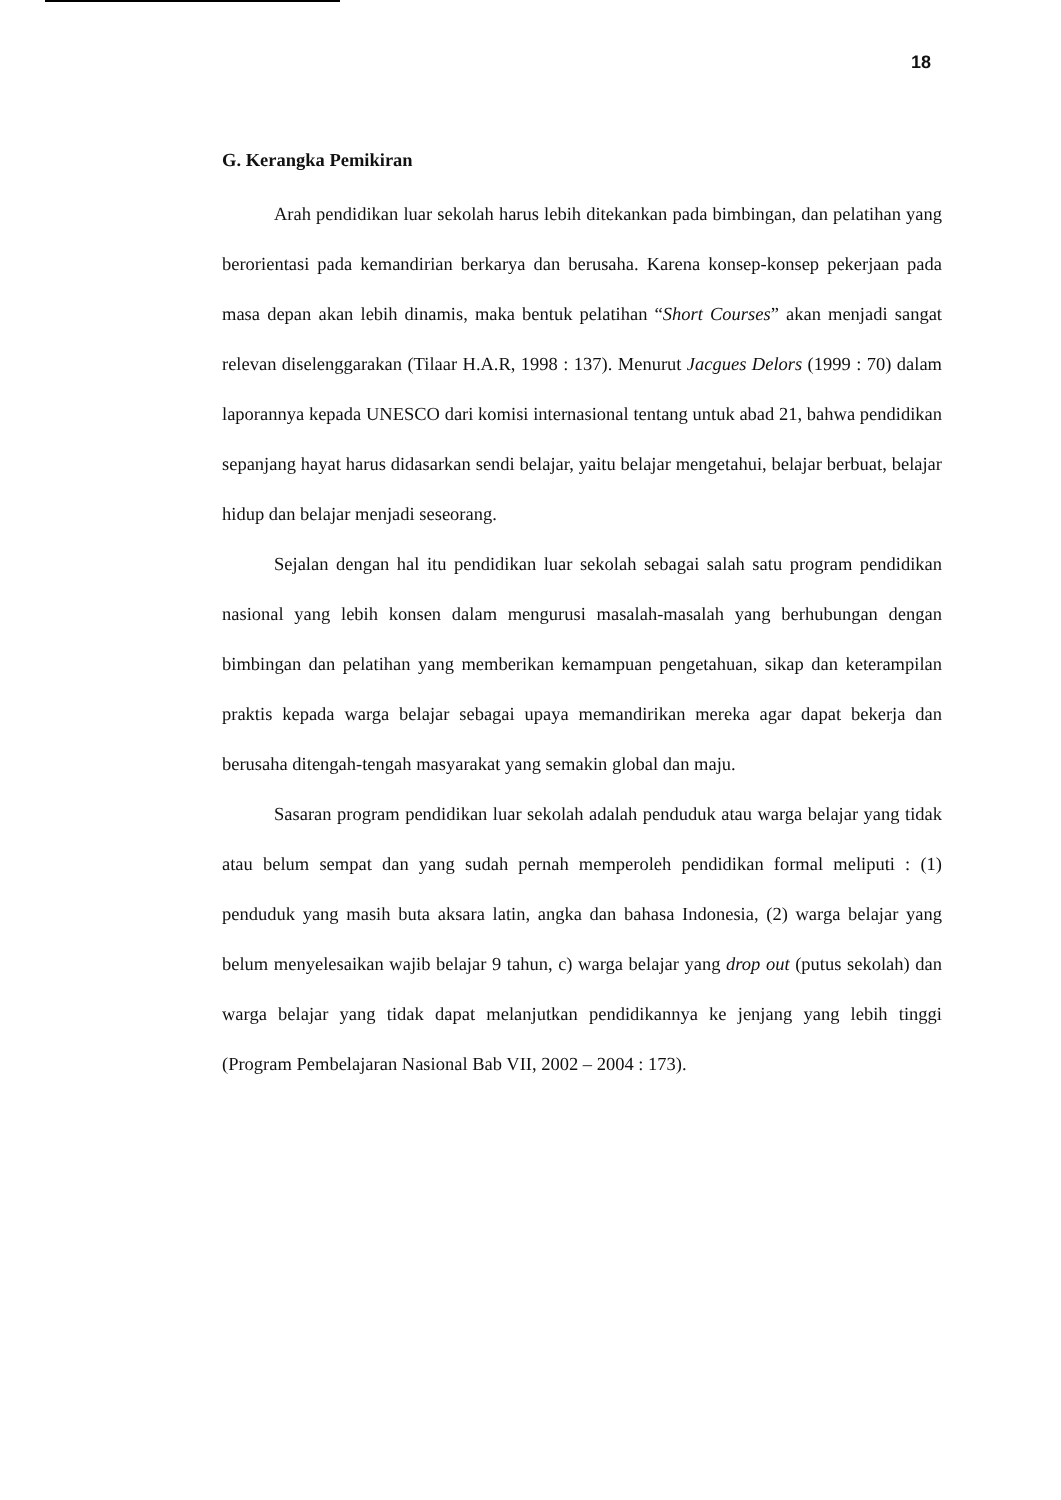18
G. Kerangka Pemikiran
Arah pendidikan luar sekolah harus lebih ditekankan pada bimbingan, dan pelatihan yang berorientasi pada kemandirian berkarya dan berusaha. Karena konsep-konsep pekerjaan pada masa depan akan lebih dinamis, maka bentuk pelatihan “Short Courses” akan menjadi sangat relevan diselenggarakan (Tilaar H.A.R, 1998 : 137). Menurut Jacgues Delors (1999 : 70) dalam laporannya kepada UNESCO dari komisi internasional tentang untuk abad 21, bahwa pendidikan sepanjang hayat harus didasarkan sendi belajar, yaitu belajar mengetahui, belajar berbuat, belajar hidup dan belajar menjadi seseorang.
Sejalan dengan hal itu pendidikan luar sekolah sebagai salah satu program pendidikan nasional yang lebih konsen dalam mengurusi masalah-masalah yang berhubungan dengan bimbingan dan pelatihan yang memberikan kemampuan pengetahuan, sikap dan keterampilan praktis kepada warga belajar sebagai upaya memandirikan mereka agar dapat bekerja dan berusaha ditengah-tengah masyarakat yang semakin global dan maju.
Sasaran program pendidikan luar sekolah adalah penduduk atau warga belajar yang tidak atau belum sempat dan yang sudah pernah memperoleh pendidikan formal meliputi : (1) penduduk yang masih buta aksara latin, angka dan bahasa Indonesia, (2) warga belajar yang belum menyelesaikan wajib belajar 9 tahun, c) warga belajar yang drop out (putus sekolah) dan warga belajar yang tidak dapat melanjutkan pendidikannya ke jenjang yang lebih tinggi (Program Pembelajaran Nasional Bab VII, 2002 – 2004 : 173).